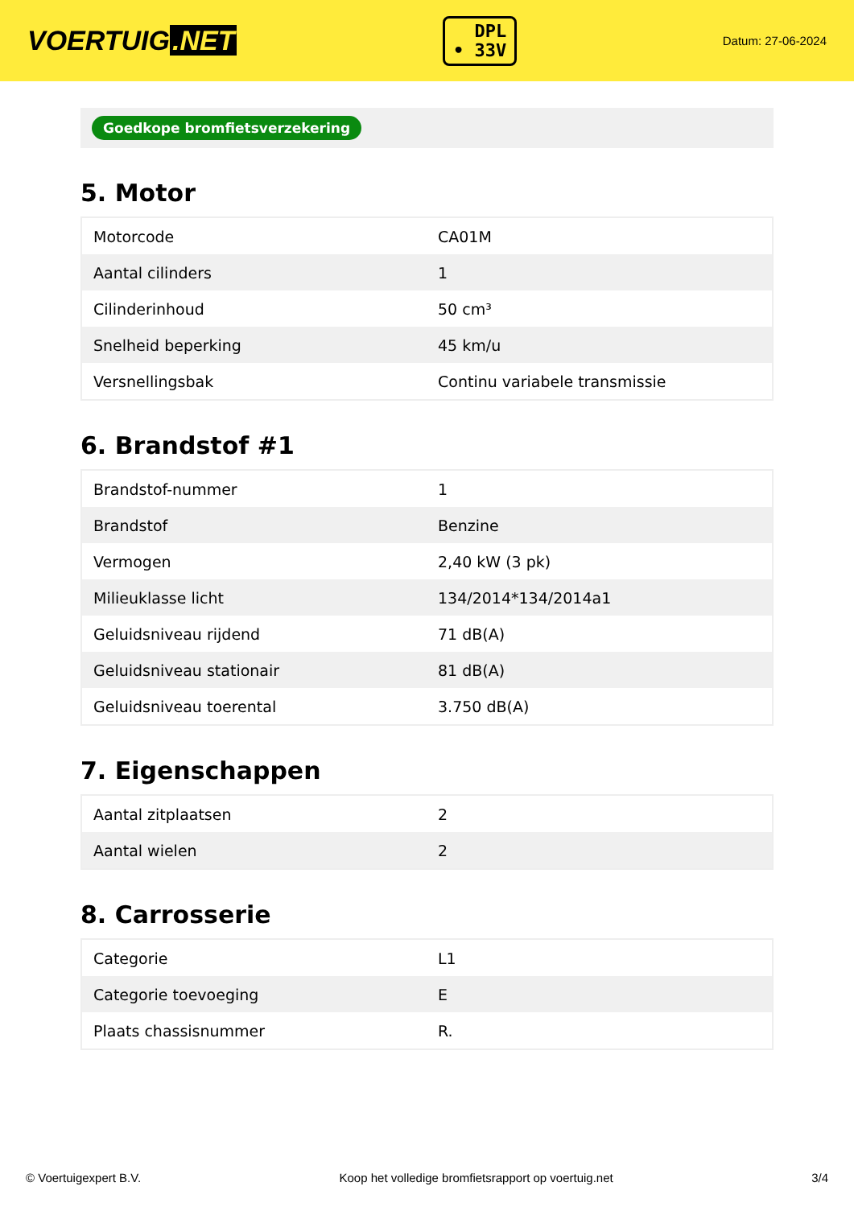VOERTUIG.NET
DPL
• 33V
Datum: 27-06-2024
Goedkope bromfietsverzekering
5. Motor
| Motorcode | CA01M |
| Aantal cilinders | 1 |
| Cilinderinhoud | 50 cm³ |
| Snelheid beperking | 45 km/u |
| Versnellingsbak | Continu variabele transmissie |
6. Brandstof #1
| Brandstof-nummer | 1 |
| Brandstof | Benzine |
| Vermogen | 2,40 kW (3 pk) |
| Milieuklasse licht | 134/2014*134/2014a1 |
| Geluidsniveau rijdend | 71 dB(A) |
| Geluidsniveau stationair | 81 dB(A) |
| Geluidsniveau toerental | 3.750 dB(A) |
7. Eigenschappen
| Aantal zitplaatsen | 2 |
| Aantal wielen | 2 |
8. Carrosserie
| Categorie | L1 |
| Categorie toevoeging | E |
| Plaats chassisnummer | R. |
© Voertuigexpert B.V. Koop het volledige bromfietsrapport op voertuig.net 3/4